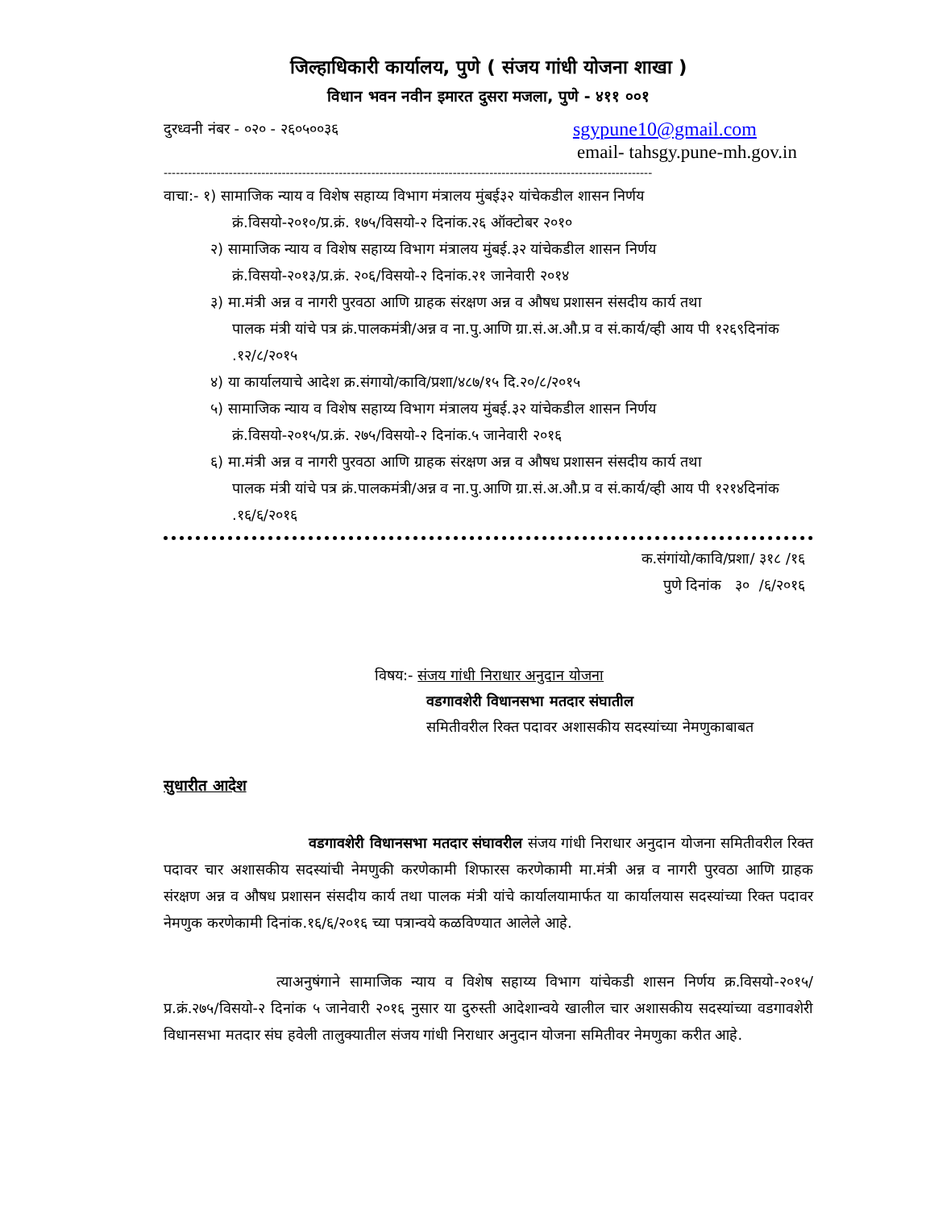जिल्हाधिकारी कार्यालय, पुणे ( संजय गांधी योजना शाखा )
विधान भवन नवीन इमारत दुसरा मजला, पुणे - ४११ ००१
दुरध्वनी नंबर - ०२० - २६०५००३६ sgypune10@gmail.com
email- tahsgy.pune-mh.gov.in
------------------------------------------------------------------------------------------------------------------------
वाचा:- १) सामाजिक न्याय व विशेष सहाय्य विभाग मंत्रालय मुंबई३२ यांचेकडील शासन निर्णय
क्रं.विसयो-२०१०/प्र.क्रं. १७५/विसयो-२ दिनांक.२६ ऑक्टोबर २०१०
२) सामाजिक न्याय व विशेष सहाय्य विभाग मंत्रालय मुंबई.३२ यांचेकडील शासन निर्णय
क्रं.विसयो-२०१३/प्र.क्रं. २०६/विसयो-२ दिनांक.२१ जानेवारी २०१४
३) मा.मंत्री अन्न व नागरी पुरवठा आणि ग्राहक संरक्षण अन्न व औषध प्रशासन संसदीय कार्य तथा
पालक मंत्री यांचे पत्र क्रं.पालकमंत्री/अन्न व ना.पु.आणि ग्रा.सं.अ.औ.प्र व सं.कार्य/व्ही आय पी १२६९दिनांक .१२/८/२०१५
४) या कार्यालयाचे आदेश क्र.संगायो/कावि/प्रशा/४८७/१५ दि.२०/८/२०१५
५) सामाजिक न्याय व विशेष सहाय्य विभाग मंत्रालय मुंबई.३२ यांचेकडील शासन निर्णय
क्रं.विसयो-२०१५/प्र.क्रं. २७५/विसयो-२ दिनांक.५ जानेवारी २०१६
६) मा.मंत्री अन्न व नागरी पुरवठा आणि ग्राहक संरक्षण अन्न व औषध प्रशासन संसदीय कार्य तथा
पालक मंत्री यांचे पत्र क्रं.पालकमंत्री/अन्न व ना.पु.आणि ग्रा.सं.अ.औ.प्र व सं.कार्य/व्ही आय पी १२१४दिनांक .१६/६/२०१६
क.संगांयो/कावि/प्रशा/ ३१८ /१६
पुणे दिनांक ३० /६/२०१६
विषय:- संजय गांधी निराधार अनुदान योजना
वडगावशेरी विधानसभा मतदार संघातील
समितीवरील रिक्त पदावर अशासकीय सदस्यांच्या नेमणुकाबाबत
सुधारीत आदेश
वडगावशेरी विधानसभा मतदार संघावरील संजय गांधी निराधार अनुदान योजना समितीवरील रिक्त पदावर चार अशासकीय सदस्यांची नेमणुकी करणेकामी शिफारस करणेकामी मा.मंत्री अन्न व नागरी पुरवठा आणि ग्राहक संरक्षण अन्न व औषध प्रशासन संसदीय कार्य तथा पालक मंत्री यांचे कार्यालयामार्फत या कार्यालयास सदस्यांच्या रिक्त पदावर नेमणुक करणेकामी दिनांक.१६/६/२०१६ च्या पत्रान्वये कळविण्यात आलेले आहे.
त्याअनुषंगाने सामाजिक न्याय व विशेष सहाय्य विभाग यांचेकडी शासन निर्णय क्र.विसयो-२०१५/प्र.क्रं.२७५/विसयो-२ दिनांक ५ जानेवारी २०१६ नुसार या दुरुस्ती आदेशान्वये खालील चार अशासकीय सदस्यांच्या वडगावशेरी विधानसभा मतदार संघ हवेली तालुक्यातील संजय गांधी निराधार अनुदान योजना समितीवर नेमणुका करीत आहे.